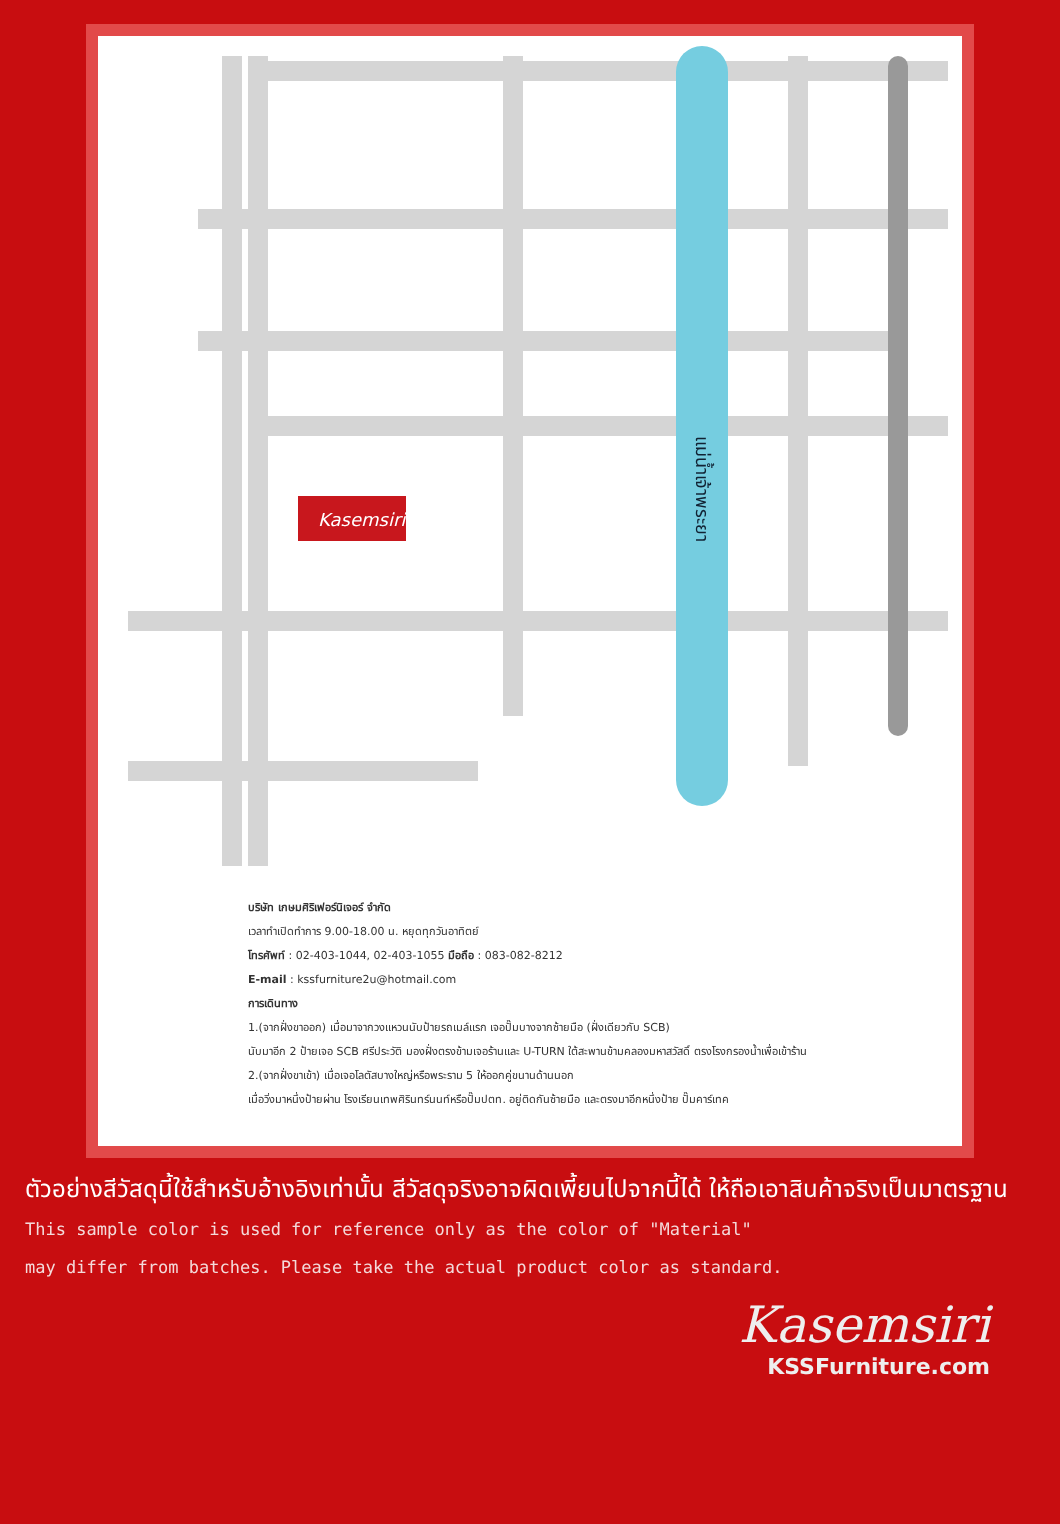Kasemsiri
แม่น้ำเจ้าพระยา
บริษัท เกษมศิริเฟอร์นิเจอร์ จำกัด
เวลาทำเปิดทำการ 9.00-18.00 น. หยุดทุกวันอาทิตย์
โทรศัพท์ : 02-403-1044, 02-403-1055 มือถือ : 083-082-8212
E-mail : kssfurniture2u@hotmail.com
การเดินทาง
1.(จากฝั่งขาออก) เมื่อมาจากวงแหวนนับป้ายรถเมล์แรก เจอปั๊มบางจากซ้ายมือ (ฝั่งเดียวกับ SCB)
นับมาอีก 2 ป้ายเจอ SCB ศรีประวัติ มองฝั่งตรงข้ามเจอร้านและ U-TURN ใต้สะพานข้ามคลองมหาสวัสดิ์ ตรงโรงกรองน้ำเพื่อเข้าร้าน
2.(จากฝั่งขาเข้า) เมื่อเจอโลตัสบางใหญ่หรือพระราม 5 ให้ออกคู่ขนานด้านนอก
เมื่อวิ่งมาหนึ่งป้ายผ่าน โรงเรียนเทพศิรินทร์นนท์หรือปั๊มปตท. อยู่ติดกันซ้ายมือ และตรงมาอีกหนึ่งป้าย ปั๊มคาร์เทค
ตัวอย่างสีวัสดุนี้ใช้สำหรับอ้างอิงเท่านั้น สีวัสดุจริงอาจผิดเพี้ยนไปจากนี้ได้ ให้ถือเอาสินค้าจริงเป็นมาตรฐาน
This sample color is used for reference only as the color of "Material"
may differ from batches. Please take the actual product color as standard.
Kasemsiri
KSSFurniture.com